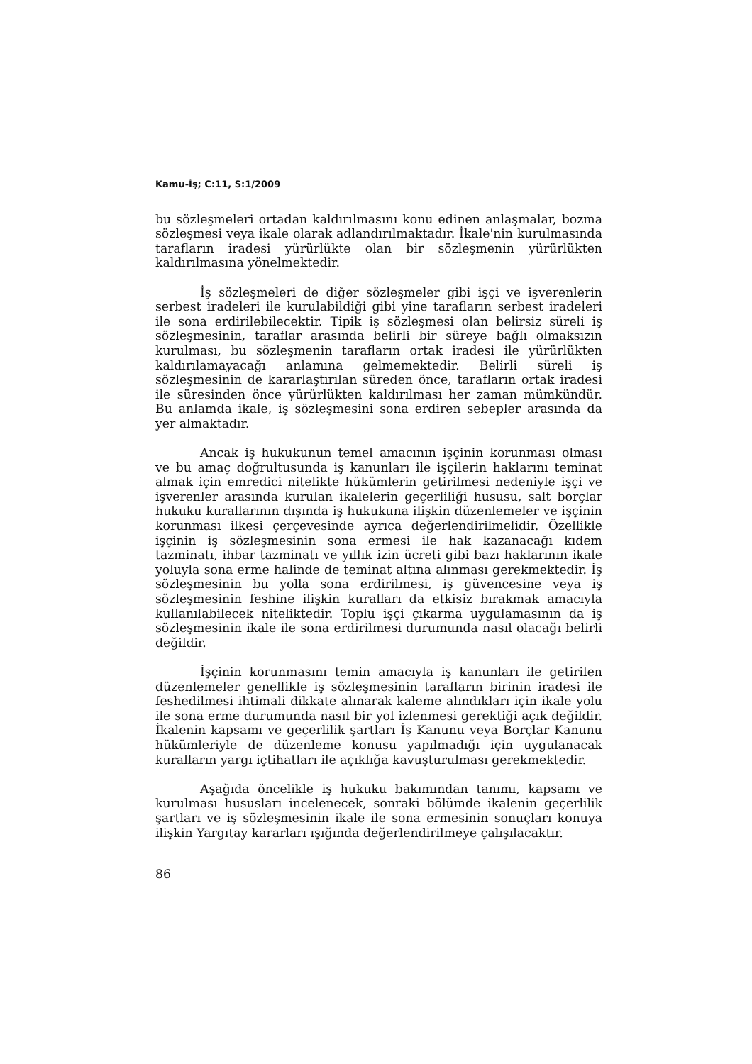Kamu-İş; C:11, S:1/2009
bu sözleşmeleri ortadan kaldırılmasını konu edinen anlaşmalar, bozma sözleşmesi veya ikale olarak adlandırılmaktadır. İkale'nin kurulması­nda tarafların iradesi yürürlükte olan bir sözleşmenin yürürlükten kaldırılmasına yönelmektedir.
İş sözleşmeleri de diğer sözleşmeler gibi işçi ve işverenlerin serbest iradeleri ile kurulabildiği gibi yine tarafların serbest iradeleri ile sona erdirilebilecektir. Tipik iş sözleşmesi olan belirsiz süreli iş sözleşmesinin, taraflar arasında belirli bir süreye bağlı olmaksızın kurulması, bu sözleşmenin tarafların ortak iradesi ile yürürlükten kaldırılamayacağı anlamına gelmemektedir. Belirli süreli iş sözleşmesinin de kararlaştırılan süreden önce, tarafların ortak iradesi ile süresinden önce yürürlükten kaldırılması her zaman mümkündür. Bu anlamda ikale, iş sözleşmesini sona erdiren sebepler arasında da yer almaktadır.
Ancak iş hukukunun temel amacının işçinin korunması olması ve bu amaç doğrultusunda iş kanunları ile işçilerin haklarını teminat almak için emredici nitelikte hükümlerin getirilmesi nedeniyle işçi ve işverenler arasında kurulan ikalelerin geçerliliği hususu, salt borçlar hukuku kurallarının dışında iş hukukuna ilişkin düzenlemeler ve işçinin korunması ilkesi çerçevesinde ayrıca değerlendirilmelidir. Özellikle işçinin iş sözleşmesinin sona ermesi ile hak kazanacağı kıdem tazminatı, ihbar tazminatı ve yıllık izin ücreti gibi bazı haklarının ikale yoluyla sona erme halinde de teminat altına alınması gerekmektedir. İş sözleşmesinin bu yolla sona erdirilmesi, iş güvencesine veya iş sözleşmesinin feshine ilişkin kuralları da etkisiz bırakmak amacıyla kullanılabilecek niteliktedir. Toplu işçi çıkarma uygulamasının da iş sözleşmesinin ikale ile sona erdirilmesi durumunda nasıl olacağı belirli değildir.
İşçinin korunmasını temin amacıyla iş kanunları ile getirilen düzenlemeler genellikle iş sözleşmesinin tarafların birinin iradesi ile feshedilmesi ihtimali dikkate alınarak kaleme alındıkları için ikale yolu ile sona erme durumunda nasıl bir yol izlenmesi gerektiği açık değildir. İkalenin kapsamı ve geçerlilik şartları İş Kanunu veya Borçlar Kanunu hükümleriyle de düzenleme konusu yapılmadığı için uygulanacak kuralların yargı içtihatları ile açıklığa kavuşturulması gerekmektedir.
Aşağıda öncelikle iş hukuku bakımından tanımı, kapsamı ve kurulması hususları incelenecek, sonraki bölümde ikalenin geçerlilik şartları ve iş sözleşmesinin ikale ile sona ermesinin sonuçları konuya ilişkin Yargıtay kararları ışığında değerlendirilmeye çalışılacaktır.
86